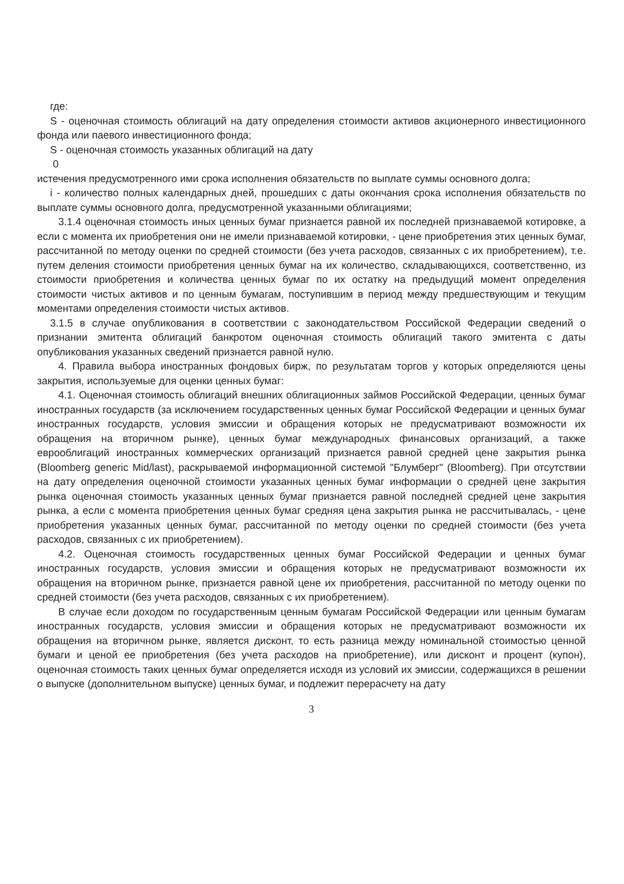где:
S - оценочная стоимость облигаций на дату определения стоимости активов акционерного инвестиционного фонда или паевого инвестиционного фонда;
S - оценочная стоимость указанных облигаций на дату
0
истечения предусмотренного ими срока исполнения обязательств по выплате суммы основного долга;
i - количество полных календарных дней, прошедших с даты окончания срока исполнения обязательств по выплате суммы основного долга, предусмотренной указанными облигациями;
3.1.4 оценочная стоимость иных ценных бумаг признается равной их последней признаваемой котировке, а если с момента их приобретения они не имели признаваемой котировки, - цене приобретения этих ценных бумаг, рассчитанной по методу оценки по средней стоимости (без учета расходов, связанных с их приобретением), т.е. путем деления стоимости приобретения ценных бумаг на их количество, складывающихся, соответственно, из стоимости приобретения и количества ценных бумаг по их остатку на предыдущий момент определения стоимости чистых активов и по ценным бумагам, поступившим в период между предшествующим и текущим моментами определения стоимости чистых активов.
3.1.5 в случае опубликования в соответствии с законодательством Российской Федерации сведений о признании эмитента облигаций банкротом оценочная стоимость облигаций такого эмитента с даты опубликования указанных сведений признается равной нулю.
4. Правила выбора иностранных фондовых бирж, по результатам торгов у которых определяются цены закрытия, используемые для оценки ценных бумаг:
4.1. Оценочная стоимость облигаций внешних облигационных займов Российской Федерации, ценных бумаг иностранных государств (за исключением государственных ценных бумаг Российской Федерации и ценных бумаг иностранных государств, условия эмиссии и обращения которых не предусматривают возможности их обращения на вторичном рынке), ценных бумаг международных финансовых организаций, а также еврооблигаций иностранных коммерческих организаций признается равной средней цене закрытия рынка (Bloomberg generic Mid/last), раскрываемой информационной системой "Блумберг" (Bloomberg). При отсутствии на дату определения оценочной стоимости указанных ценных бумаг информации о средней цене закрытия рынка оценочная стоимость указанных ценных бумаг признается равной последней средней цене закрытия рынка, а если с момента приобретения ценных бумаг средняя цена закрытия рынка не рассчитывалась, - цене приобретения указанных ценных бумаг, рассчитанной по методу оценки по средней стоимости (без учета расходов, связанных с их приобретением).
4.2. Оценочная стоимость государственных ценных бумаг Российской Федерации и ценных бумаг иностранных государств, условия эмиссии и обращения которых не предусматривают возможности их обращения на вторичном рынке, признается равной цене их приобретения, рассчитанной по методу оценки по средней стоимости (без учета расходов, связанных с их приобретением).
В случае если доходом по государственным ценным бумагам Российской Федерации или ценным бумагам иностранных государств, условия эмиссии и обращения которых не предусматривают возможности их обращения на вторичном рынке, является дисконт, то есть разница между номинальной стоимостью ценной бумаги и ценой ее приобретения (без учета расходов на приобретение), или дисконт и процент (купон), оценочная стоимость таких ценных бумаг определяется исходя из условий их эмиссии, содержащихся в решении о выпуске (дополнительном выпуске) ценных бумаг, и подлежит перерасчету на дату
3